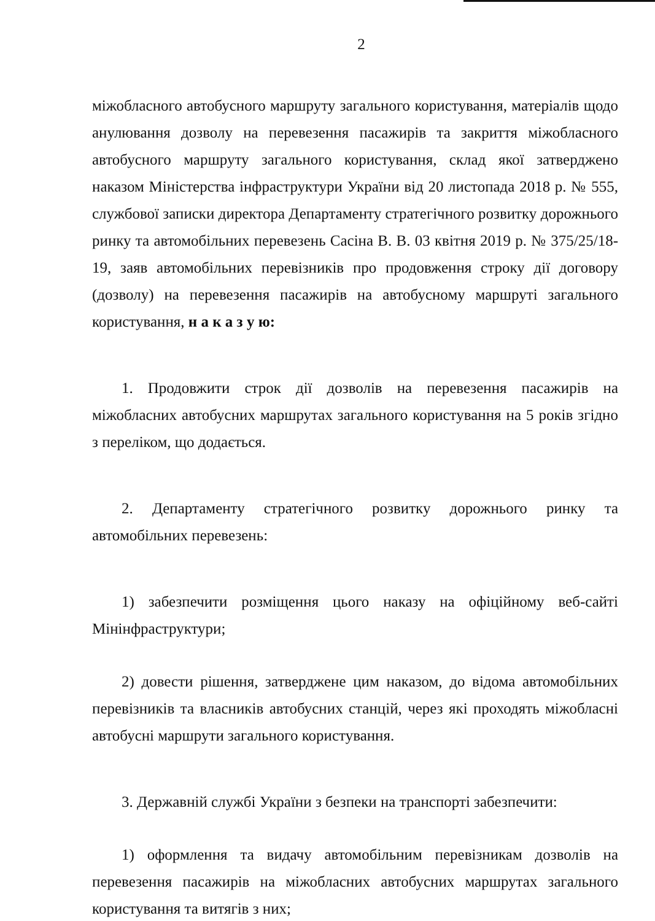2
міжобласного автобусного маршруту загального користування, матеріалів щодо анулювання дозволу на перевезення пасажирів та закриття міжобласного автобусного маршруту загального користування, склад якої затверджено наказом Міністерства інфраструктури України від 20 листопада 2018 р. № 555, службової записки директора Департаменту стратегічного розвитку дорожнього ринку та автомобільних перевезень Сасіна В. В. 03 квітня 2019 р. № 375/25/18-19, заяв автомобільних перевізників про продовження строку дії договору (дозволу) на перевезення пасажирів на автобусному маршруті загального користування, н а к а з у ю:
1. Продовжити строк дії дозволів на перевезення пасажирів на міжобласних автобусних маршрутах загального користування на 5 років згідно з переліком, що додається.
2. Департаменту стратегічного розвитку дорожнього ринку та автомобільних перевезень:
1) забезпечити розміщення цього наказу на офіційному веб-сайті Мінінфраструктури;
2) довести рішення, затверджене цим наказом, до відома автомобільних перевізників та власників автобусних станцій, через які проходять міжобласні автобусні маршрути загального користування.
3. Державній службі України з безпеки на транспорті забезпечити:
1) оформлення та видачу автомобільним перевізникам дозволів на перевезення пасажирів на міжобласних автобусних маршрутах загального користування та витягів з них;